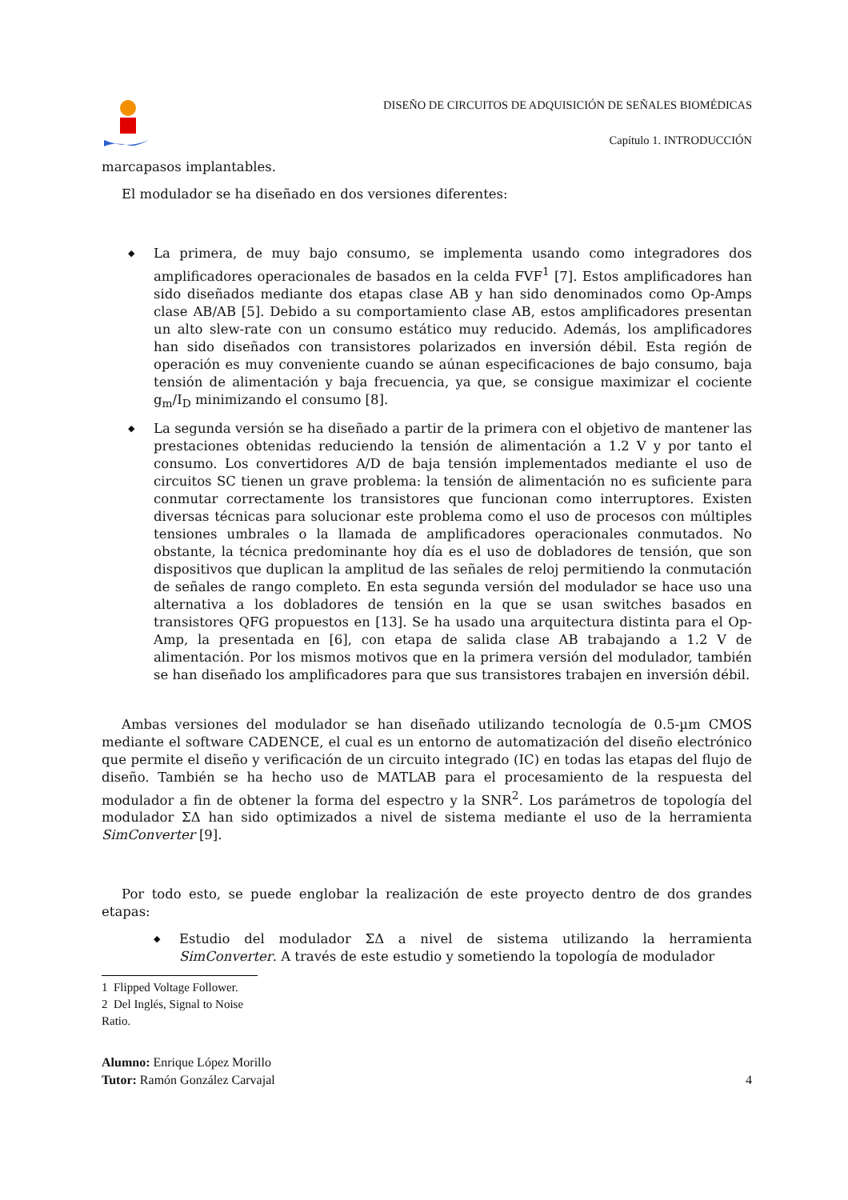DISEÑO DE CIRCUITOS DE ADQUISICIÓN DE SEÑALES BIOMÉDICAS
Capítulo 1. INTRODUCCIÓN
marcapasos implantables.
El modulador se ha diseñado en dos versiones diferentes:
◆ La primera, de muy bajo consumo, se implementa usando como integradores dos amplificadores operacionales de basados en la celda FVF<sup>1</sup> [7]. Estos amplificadores han sido diseñados mediante dos etapas clase AB y han sido denominados como Op-Amps clase AB/AB [5]. Debido a su comportamiento clase AB, estos amplificadores presentan un alto slew-rate con un consumo estático muy reducido. Además, los amplificadores han sido diseñados con transistores polarizados en inversión débil. Esta región de operación es muy conveniente cuando se aúnan especificaciones de bajo consumo, baja tensión de alimentación y baja frecuencia, ya que, se consigue maximizar el cociente g<sub>m</sub>/I<sub>D</sub> minimizando el consumo [8].
◆ La segunda versión se ha diseñado a partir de la primera con el objetivo de mantener las prestaciones obtenidas reduciendo la tensión de alimentación a 1.2 V y por tanto el consumo. Los convertidores A/D de baja tensión implementados mediante el uso de circuitos SC tienen un grave problema: la tensión de alimentación no es suficiente para conmutar correctamente los transistores que funcionan como interruptores. Existen diversas técnicas para solucionar este problema como el uso de procesos con múltiples tensiones umbrales o la llamada de amplificadores operacionales conmutados. No obstante, la técnica predominante hoy día es el uso de dobladores de tensión, que son dispositivos que duplican la amplitud de las señales de reloj permitiendo la conmutación de señales de rango completo. En esta segunda versión del modulador se hace uso una alternativa a los dobladores de tensión en la que se usan switches basados en transistores QFG propuestos en [13]. Se ha usado una arquitectura distinta para el Op-Amp, la presentada en [6], con etapa de salida clase AB trabajando a 1.2 V de alimentación. Por los mismos motivos que en la primera versión del modulador, también se han diseñado los amplificadores para que sus transistores trabajen en inversión débil.
Ambas versiones del modulador se han diseñado utilizando tecnología de 0.5-µm CMOS mediante el software CADENCE, el cual es un entorno de automatización del diseño electrónico que permite el diseño y verificación de un circuito integrado (IC) en todas las etapas del flujo de diseño. También se ha hecho uso de MATLAB para el procesamiento de la respuesta del modulador a fin de obtener la forma del espectro y la SNR<sup>2</sup>. Los parámetros de topología del modulador ΣΔ han sido optimizados a nivel de sistema mediante el uso de la herramienta SimConverter [9].
Por todo esto, se puede englobar la realización de este proyecto dentro de dos grandes etapas:
◆ Estudio del modulador ΣΔ a nivel de sistema utilizando la herramienta SimConverter. A través de este estudio y sometiendo la topología de modulador
1 Flipped Voltage Follower.
2 Del Inglés, Signal to Noise Ratio.
Alumno: Enrique López Morillo
Tutor: Ramón González Carvajal
4